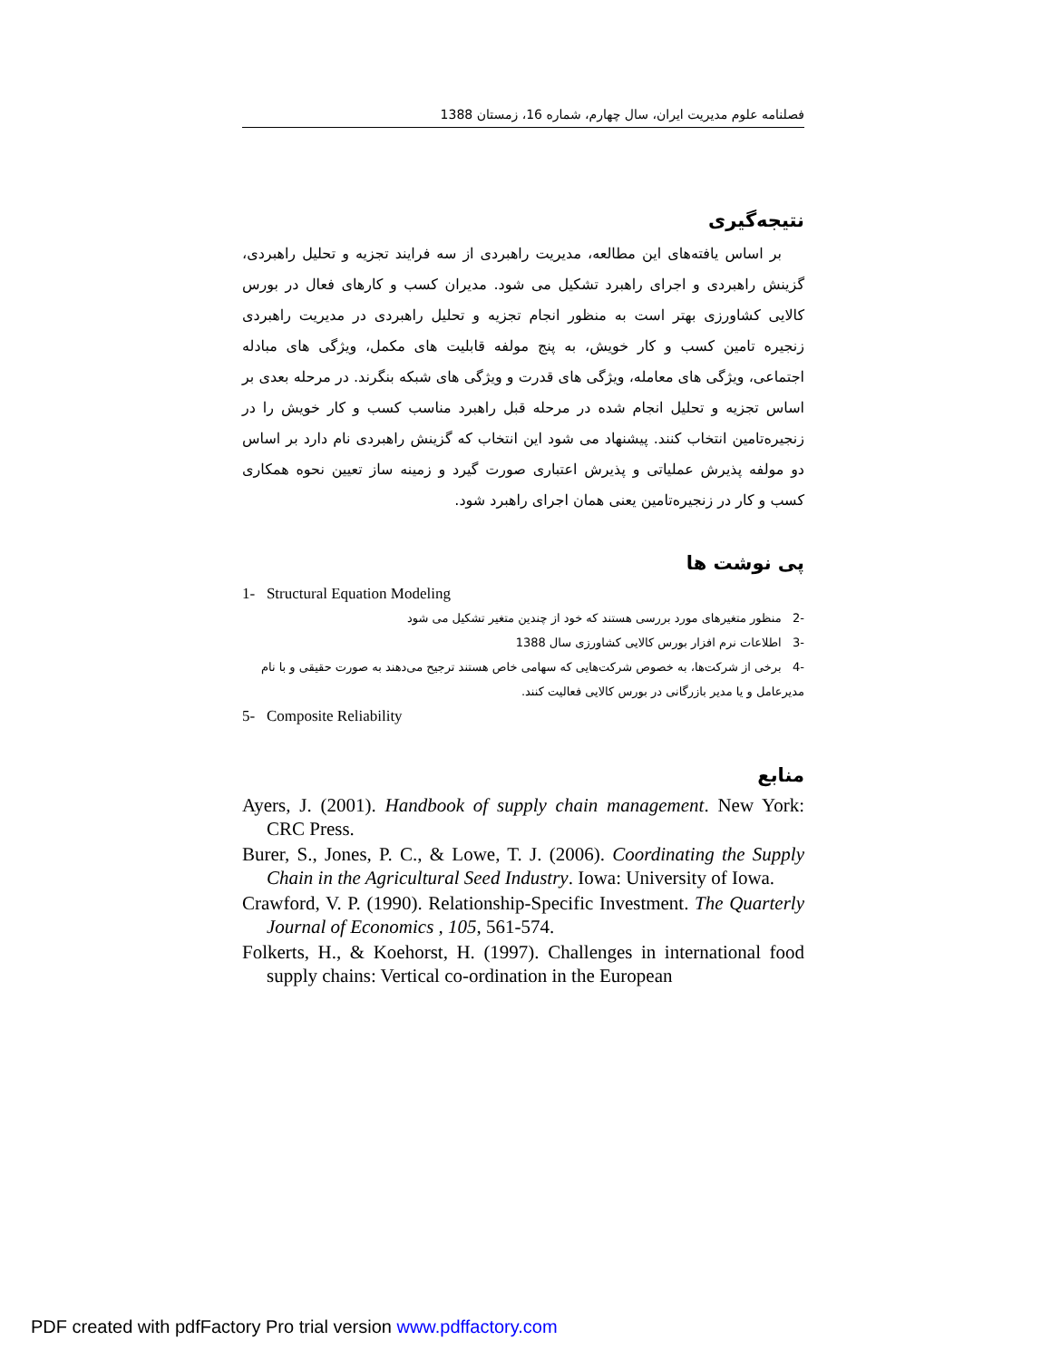فصلنامه علوم مدیریت ایران، سال چهارم، شماره 16، زمستان 1388
نتیجه‌گیری
بر اساس یافته‌های این مطالعه، مدیریت راهبردی از سه فرایند تجزیه و تحلیل راهبردی، گزینش راهبردی و اجرای راهبرد تشکیل می شود. مدیران کسب و کارهای فعال در بورس کالایی کشاورزی بهتر است به منظور انجام تجزیه و تحلیل راهبردی در مدیریت راهبردی زنجیره تامین کسب و کار خویش، به پنج مولفه قابلیت های مکمل، ویژگی های مبادله اجتماعی، ویژگی های معامله، ویژگی های قدرت و ویژگی های شبکه بنگرند. در مرحله بعدی بر اساس تجزیه و تحلیل انجام شده در مرحله قبل راهبرد مناسب کسب و کار خویش را در زنجیره‌تامین انتخاب کنند. پیشنهاد می شود این انتخاب که گزینش راهبردی نام دارد بر اساس دو مولفه پذیرش عملیاتی و پذیرش اعتباری صورت گیرد و زمینه ساز تعیین نحوه همکاری کسب و کار در زنجیره‌تامین یعنی همان اجرای راهبرد شود.
پی نوشت ها
1- Structural Equation Modeling
-2 منظور متغیرهای مورد بررسی هستند که خود از چندین متغیر تشکیل می شود
-3 اطلاعات نرم افزار بورس کالایی کشاورزی سال 1388
-4 برخی از شرکت‌ها، به خصوص شرکت‌هایی که سهامی خاص هستند ترجیح می‌دهند به صورت حقیقی و با نام مدیرعامل و یا مدیر بازرگانی در بورس کالایی فعالیت کنند.
5- Composite Reliability
منابع
Ayers, J. (2001). Handbook of supply chain management. New York: CRC Press.
Burer, S., Jones, P. C., & Lowe, T. J. (2006). Coordinating the Supply Chain in the Agricultural Seed Industry. Iowa: University of Iowa.
Crawford, V. P. (1990). Relationship-Specific Investment. The Quarterly Journal of Economics , 105, 561-574.
Folkerts, H., & Koehorst, H. (1997). Challenges in international food supply chains: Vertical co-ordination in the European
PDF created with pdfFactory Pro trial version www.pdffactory.com